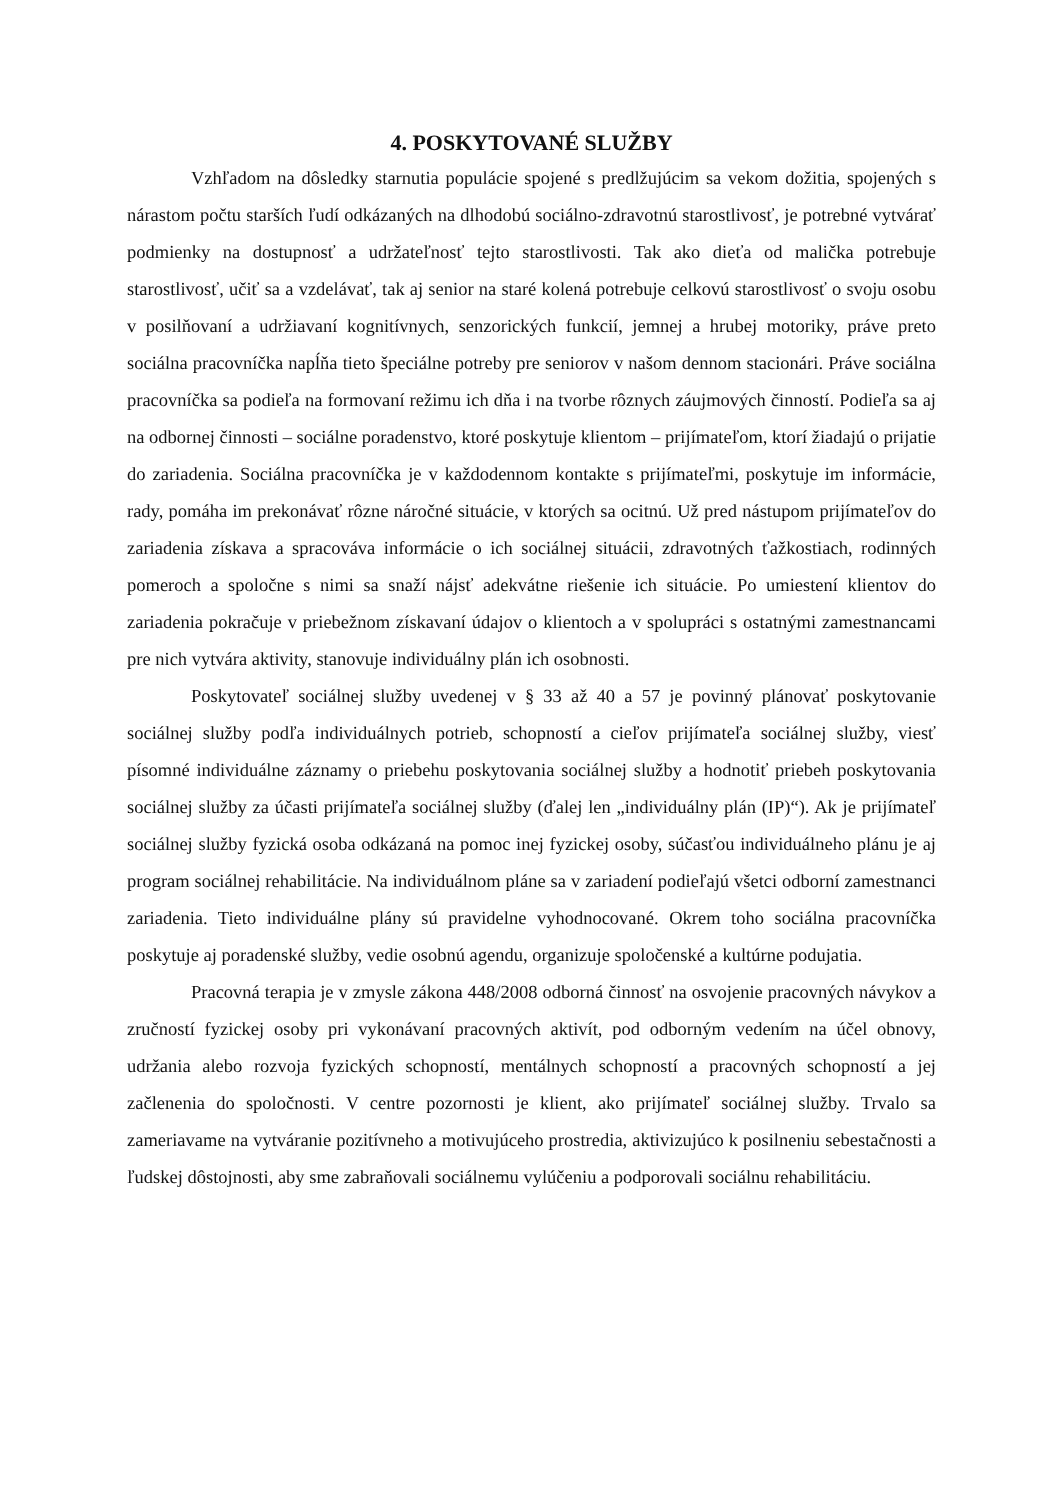4. POSKYTOVANÉ SLUŽBY
Vzhľadom na dôsledky starnutia populácie spojené s predlžujúcim sa vekom dožitia, spojených s nárastom počtu starších ľudí odkázaných na dlhodobú sociálno-zdravotnú starostlivosť, je potrebné vytvárať podmienky na dostupnosť a udržateľnosť tejto starostlivosti. Tak ako dieťa od malička potrebuje starostlivosť, učiť sa a vzdelávať, tak aj senior na staré kolená potrebuje celkovú starostlivosť o svoju osobu v posilňovaní a udržiavaní kognitívnych, senzorických funkcií, jemnej a hrubej motoriky, práve preto sociálna pracovníčka napĺňa tieto špeciálne potreby pre seniorov v našom dennom stacionári. Práve sociálna pracovníčka sa podieľa na formovaní režimu ich dňa i na tvorbe rôznych záujmových činností. Podieľa sa aj na odbornej činnosti – sociálne poradenstvo, ktoré poskytuje klientom – prijímateľom, ktorí žiadajú o prijatie do zariadenia. Sociálna pracovníčka je v každodennom kontakte s prijímateľmi, poskytuje im informácie, rady, pomáha im prekonávať rôzne náročné situácie, v ktorých sa ocitnú. Už pred nástupom prijímateľov do zariadenia získava a spracováva informácie o ich sociálnej situácii, zdravotných ťažkostiach, rodinných pomeroch a spoločne s nimi sa snaží nájsť adekvátne riešenie ich situácie. Po umiestení klientov do zariadenia pokračuje v priebežnom získavaní údajov o klientoch a v spolupráci s ostatnými zamestnancami pre nich vytvára aktivity, stanovuje individuálny plán ich osobnosti.
Poskytovateľ sociálnej služby uvedenej v § 33 až 40 a 57 je povinný plánovať poskytovanie sociálnej služby podľa individuálnych potrieb, schopností a cieľov prijímateľa sociálnej služby, viesť písomné individuálne záznamy o priebehu poskytovania sociálnej služby a hodnotiť priebeh poskytovania sociálnej služby za účasti prijímateľa sociálnej služby (ďalej len „individuálny plán (IP)“). Ak je prijímateľ sociálnej služby fyzická osoba odkázaná na pomoc inej fyzickej osoby, súčasťou individuálneho plánu je aj program sociálnej rehabilitácie. Na individuálnom pláne sa v zariadení podieľajú všetci odborní zamestnanci zariadenia. Tieto individuálne plány sú pravidelne vyhodnocované. Okrem toho sociálna pracovníčka poskytuje aj poradenské služby, vedie osobnú agendu, organizuje spoločenské a kultúrne podujatia.
Pracovná terapia je v zmysle zákona 448/2008 odborná činnosť na osvojenie pracovných návykov a zručností fyzickej osoby pri vykonávaní pracovných aktivít, pod odborným vedením na účel obnovy, udržania alebo rozvoja fyzických schopností, mentálnych schopností a pracovných schopností a jej začlenenia do spoločnosti. V centre pozornosti je klient, ako prijímateľ sociálnej služby. Trvalo sa zameriavame na vytváranie pozitívneho a motivujúceho prostredia, aktivizujúco k posilneniu sebestačnosti a ľudskej dôstojnosti, aby sme zabraňovali sociálnemu vylúčeniu a podporovali sociálnu rehabilitáciu.